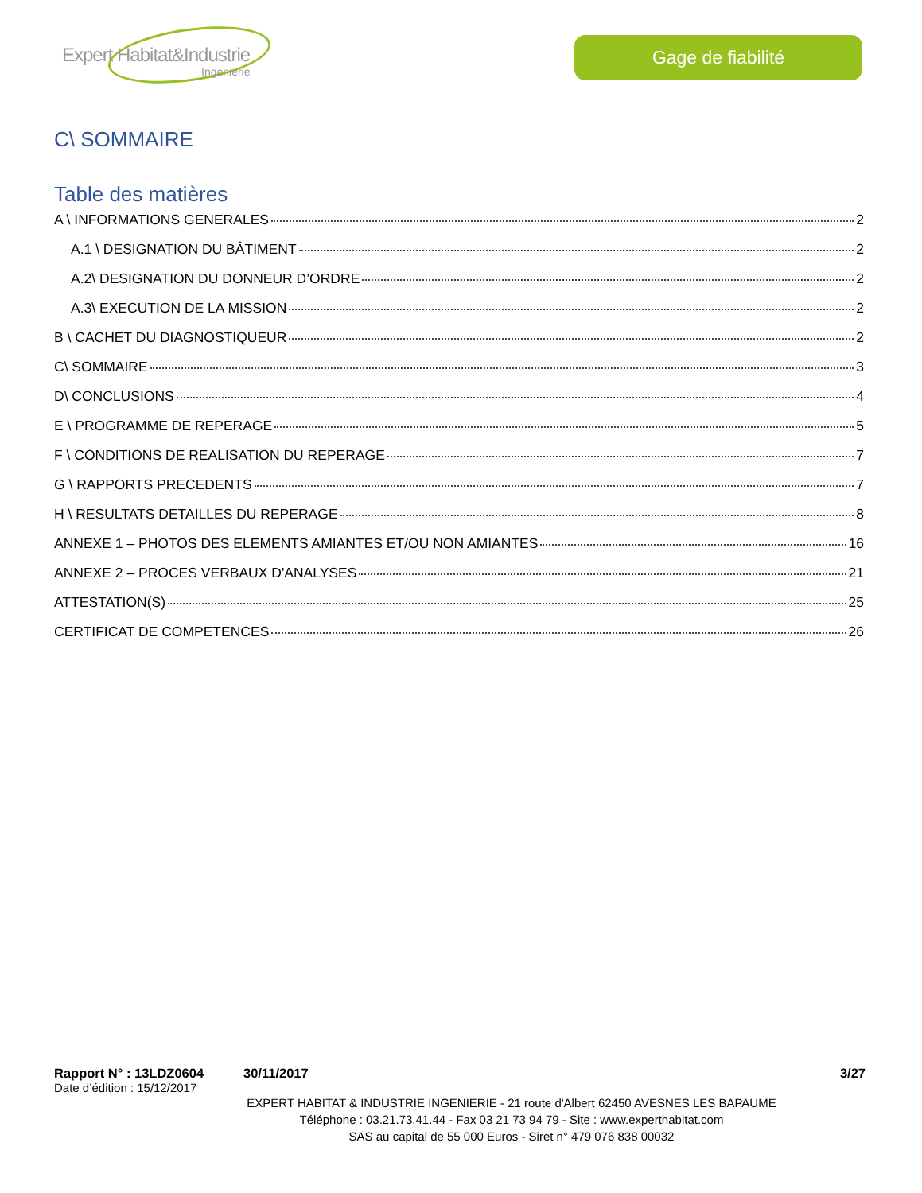Expert Habitat&Industrie
Ingénierie
Gage de fiabilité
C\ SOMMAIRE
Table des matières
A \ INFORMATIONS GENERALES 2
A.1 \ DESIGNATION DU BÂTIMENT 2
A.2\ DESIGNATION DU DONNEUR D’ORDRE 2
A.3\ EXECUTION DE LA MISSION 2
B \ CACHET DU DIAGNOSTIQUEUR 2
C\ SOMMAIRE 3
D\ CONCLUSIONS 4
E \ PROGRAMME DE REPERAGE 5
F \ CONDITIONS DE REALISATION DU REPERAGE 7
G \ RAPPORTS PRECEDENTS 7
H \ RESULTATS DETAILLES DU REPERAGE 8
ANNEXE 1 – PHOTOS DES ELEMENTS AMIANTES ET/OU NON AMIANTES 16
ANNEXE 2 – PROCES VERBAUX D'ANALYSES 21
ATTESTATION(S) 25
CERTIFICAT DE COMPETENCES 26
Rapport N° : 13LDZ0604 30/11/2017 3/27
Date d’édition : 15/12/2017
EXPERT HABITAT & INDUSTRIE INGENIERIE - 21 route d'Albert 62450 AVESNES LES BAPAUME
Téléphone : 03.21.73.41.44 - Fax 03 21 73 94 79 - Site : www.experthabitat.com
SAS au capital de 55 000 Euros - Siret n° 479 076 838 00032